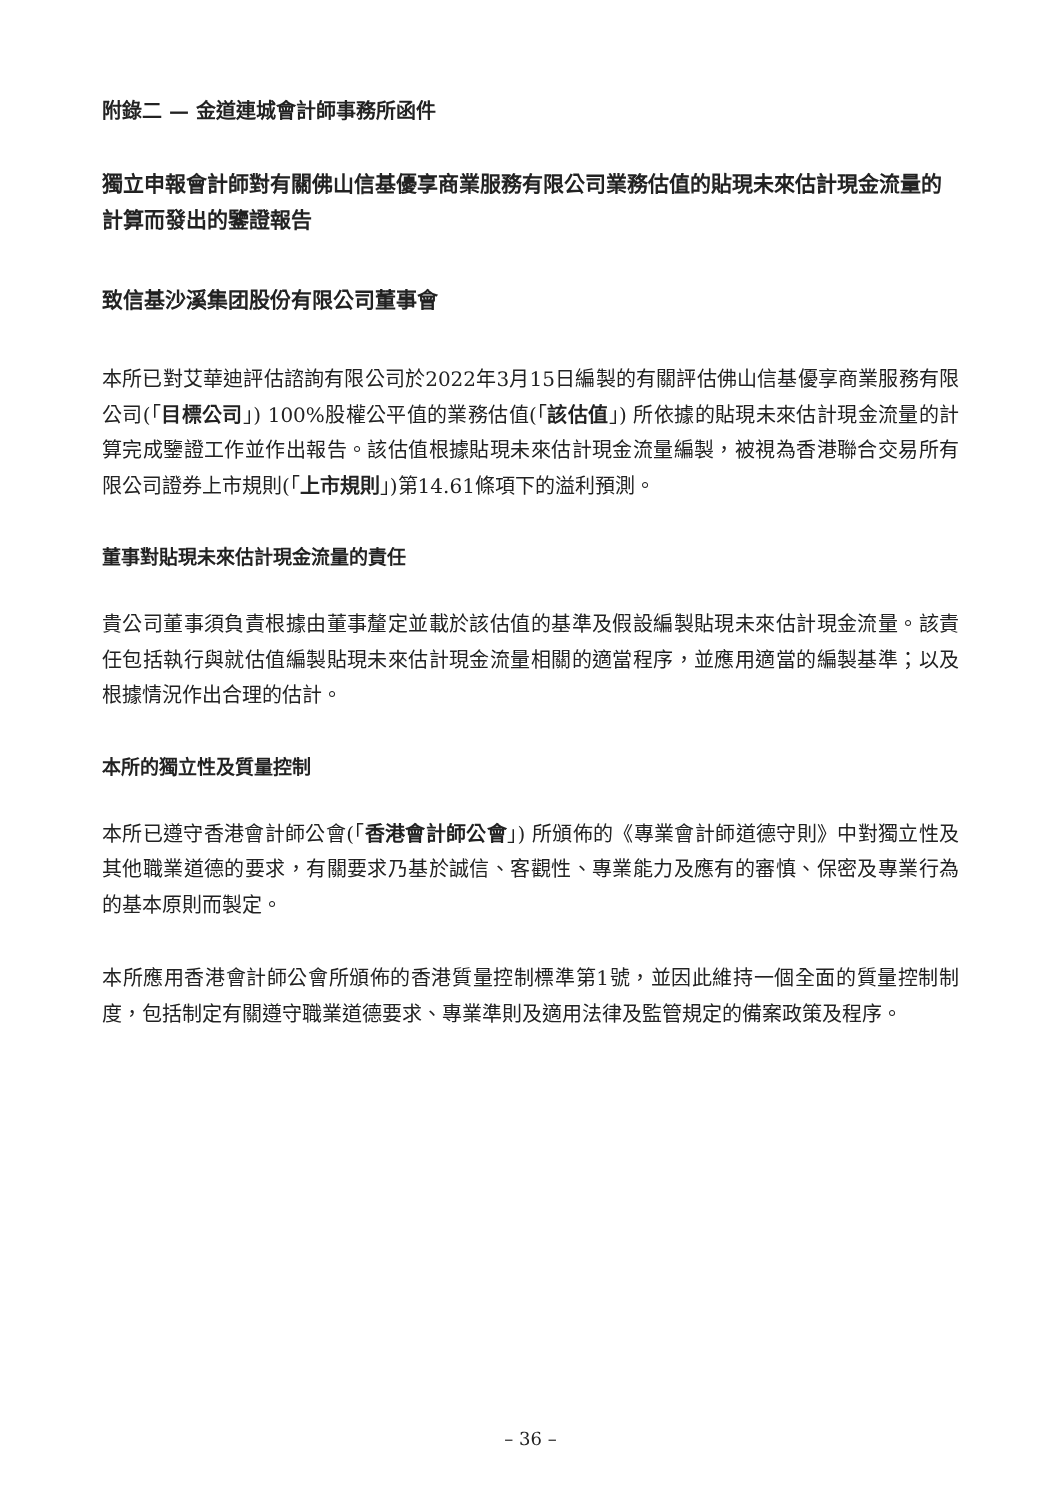附錄二 — 金道連城會計師事務所函件
獨立申報會計師對有關佛山信基優享商業服務有限公司業務估值的貼現未來估計現金流量的計算而發出的鑒證報告
致信基沙溪集团股份有限公司董事會
本所已對艾華迪評估諮詢有限公司於2022年3月15日編製的有關評估佛山信基優享商業服務有限公司(「目標公司」) 100%股權公平值的業務估值(「該估值」) 所依據的貼現未來估計現金流量的計算完成鑒證工作並作出報告。該估值根據貼現未來估計現金流量編製，被視為香港聯合交易所有限公司證券上市規則(「上市規則」)第14.61條項下的溢利預測。
董事對貼現未來估計現金流量的責任
貴公司董事須負責根據由董事釐定並載於該估值的基準及假設編製貼現未來估計現金流量。該責任包括執行與就估值編製貼現未來估計現金流量相關的適當程序，並應用適當的編製基準；以及根據情況作出合理的估計。
本所的獨立性及質量控制
本所已遵守香港會計師公會(「香港會計師公會」) 所頒佈的《專業會計師道德守則》中對獨立性及其他職業道德的要求，有關要求乃基於誠信、客觀性、專業能力及應有的審慎、保密及專業行為的基本原則而製定。
本所應用香港會計師公會所頒佈的香港質量控制標準第1號，並因此維持一個全面的質量控制制度，包括制定有關遵守職業道德要求、專業準則及適用法律及監管規定的備案政策及程序。
– 36 –